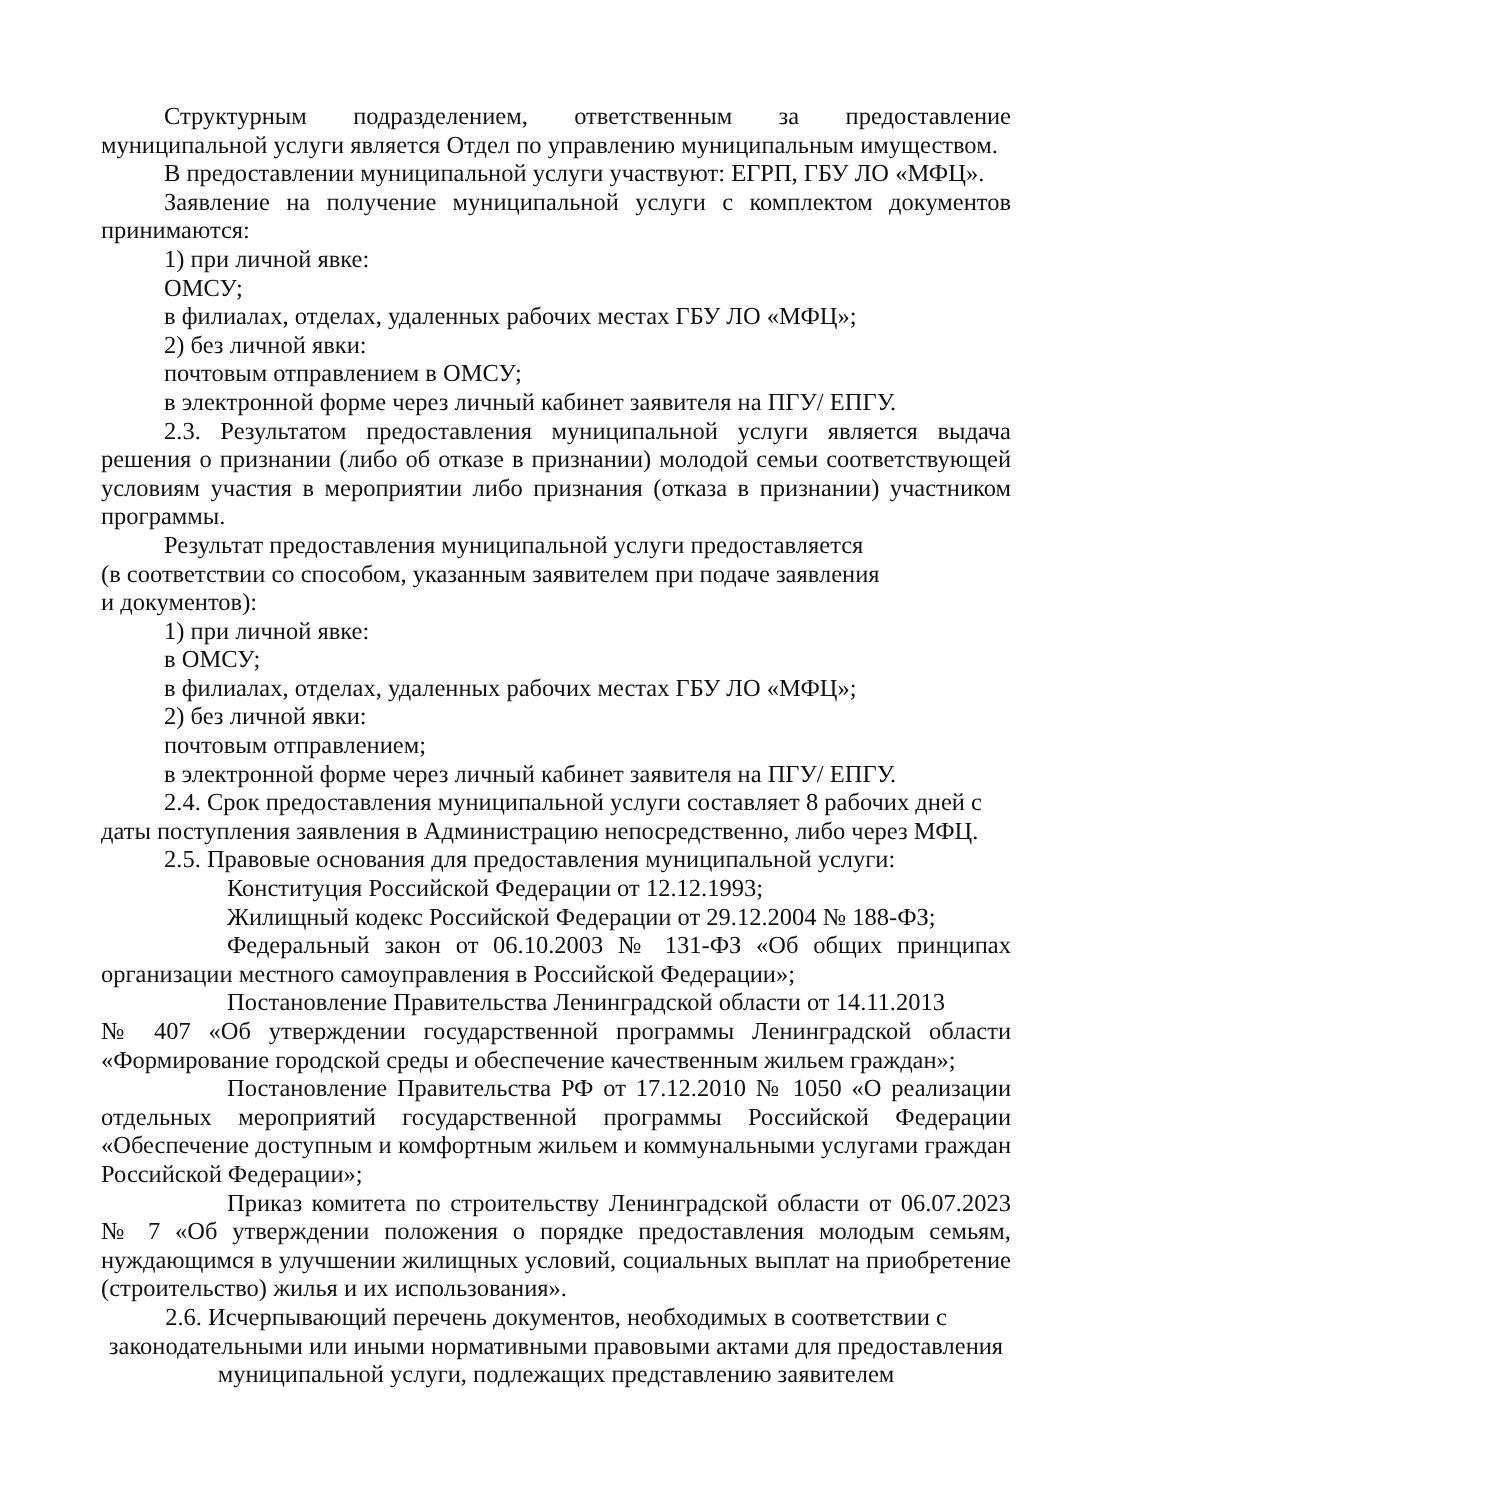Структурным подразделением, ответственным за предоставление муниципальной услуги является Отдел по управлению муниципальным имуществом.
В предоставлении муниципальной услуги участвуют: ЕГРП, ГБУ ЛО «МФЦ».
Заявление на получение муниципальной услуги с комплектом документов принимаются:
1) при личной явке:
ОМСУ;
в филиалах, отделах, удаленных рабочих местах ГБУ ЛО «МФЦ»;
2) без личной явки:
почтовым отправлением в ОМСУ;
в электронной форме через личный кабинет заявителя на ПГУ/ ЕПГУ.
2.3. Результатом предоставления муниципальной услуги является выдача решения о признании (либо об отказе в признании) молодой семьи соответствующей условиям участия в мероприятии либо признания (отказа в признании) участником программы.
Результат предоставления муниципальной услуги предоставляется
(в соответствии со способом, указанным заявителем при подаче заявления
и документов):
1) при личной явке:
в ОМСУ;
в филиалах, отделах, удаленных рабочих местах ГБУ ЛО «МФЦ»;
2) без личной явки:
почтовым отправлением;
в электронной форме через личный кабинет заявителя на ПГУ/ ЕПГУ.
2.4. Срок предоставления муниципальной услуги составляет 8 рабочих дней с даты поступления заявления в Администрацию непосредственно, либо через МФЦ.
2.5. Правовые основания для предоставления муниципальной услуги:
Конституция Российской Федерации от 12.12.1993;
Жилищный кодекс Российской Федерации от 29.12.2004 № 188-ФЗ;
Федеральный закон от 06.10.2003 № 131-ФЗ «Об общих принципах организации местного самоуправления в Российской Федерации»;
Постановление Правительства Ленинградской области от 14.11.2013
№ 407 «Об утверждении государственной программы Ленинградской области «Формирование городской среды и обеспечение качественным жильем граждан»;
Постановление Правительства РФ от 17.12.2010 № 1050 «О реализации отдельных мероприятий государственной программы Российской Федерации «Обеспечение доступным и комфортным жильем и коммунальными услугами граждан Российской Федерации»;
Приказ комитета по строительству Ленинградской области от 06.07.2023 № 7 «Об утверждении положения о порядке предоставления молодым семьям, нуждающимся в улучшении жилищных условий, социальных выплат на приобретение (строительство) жилья и их использования».
2.6. Исчерпывающий перечень документов, необходимых в соответствии с законодательными или иными нормативными правовыми актами для предоставления муниципальной услуги, подлежащих представлению заявителем